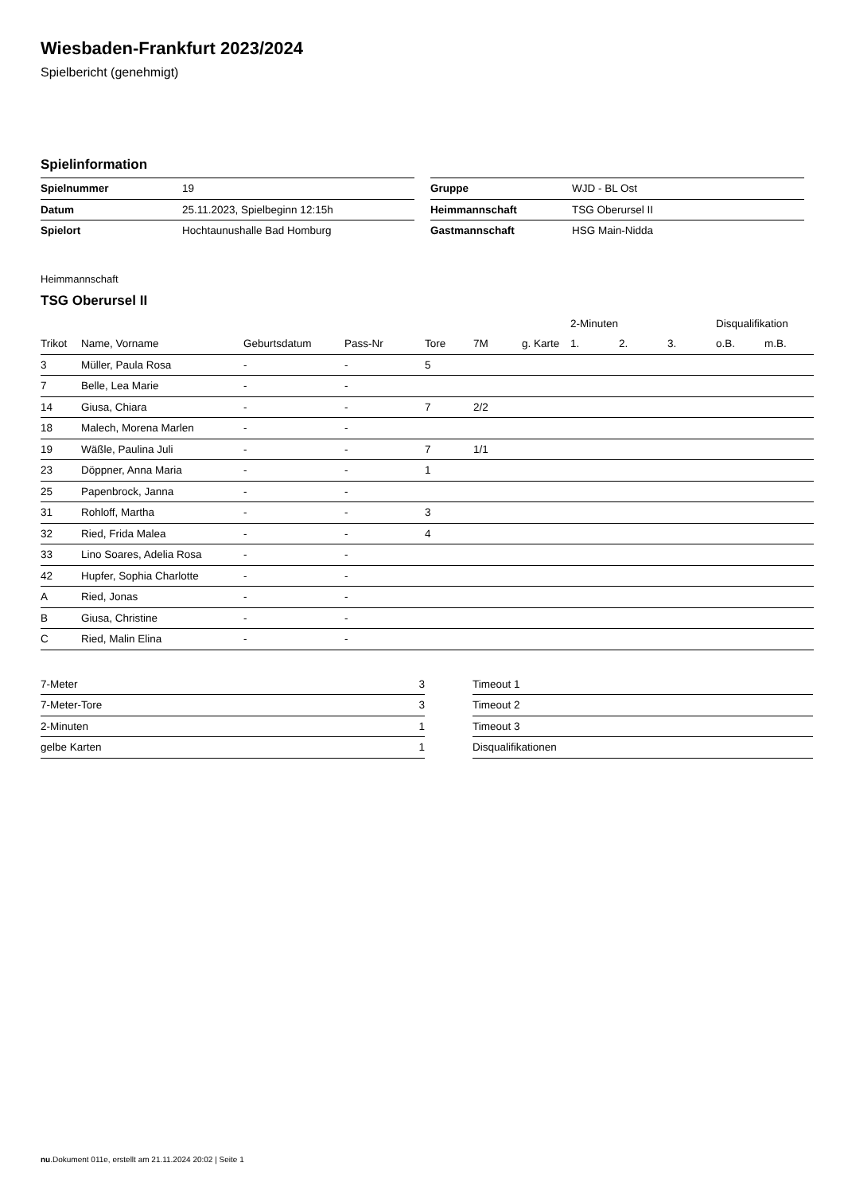Wiesbaden-Frankfurt 2023/2024
Spielbericht (genehmigt)
Spielinformation
| Spielnummer | 19 |
| Datum | 25.11.2023, Spielbeginn 12:15h |
| Spielort | Hochtaunushalle Bad Homburg |
| Gruppe | WJD - BL Ost |
| Heimmannschaft | TSG Oberursel II |
| Gastmannschaft | HSG Main-Nidda |
Heimmannschaft
TSG Oberursel II
| | | | | | | | 2-Minuten | | | Disqualifikation | |
| --- | --- | --- | --- | --- | --- | --- | --- | --- | --- | --- | --- |
| Trikot | Name, Vorname | Geburtsdatum | Pass-Nr | Tore | 7M | g. Karte | 1. | 2. | 3. | o.B. | m.B. |
| 3 | Müller, Paula Rosa | - | - | 5 | | | | | | | |
| 7 | Belle, Lea Marie | - | - | | | | | | | | |
| 14 | Giusa, Chiara | - | - | 7 | 2/2 | | | | | | |
| 18 | Malech, Morena Marlen | - | - | | | | | | | | |
| 19 | Wäßle, Paulina Juli | - | - | 7 | 1/1 | | | | | | |
| 23 | Döppner, Anna Maria | - | - | 1 | | | | | | | |
| 25 | Papenbrock, Janna | - | - | | | | | | | | |
| 31 | Rohloff, Martha | - | - | 3 | | | | | | | |
| 32 | Ried, Frida Malea | - | - | 4 | | | | | | | |
| 33 | Lino Soares, Adelia Rosa | - | - | | | | | | | | |
| 42 | Hupfer, Sophia Charlotte | - | - | | | | | | | | |
| A | Ried, Jonas | - | - | | | | | | | | |
| B | Giusa, Christine | - | - | | | | | | | | |
| C | Ried, Malin Elina | - | - | | | | | | | | |
| 7-Meter | 3 |
| 7-Meter-Tore | 3 |
| 2-Minuten | 1 |
| gelbe Karten | 1 |
| Timeout 1 |
| Timeout 2 |
| Timeout 3 |
| Disqualifikationen |
nu.Dokument 011e, erstellt am 21.11.2024 20:02 | Seite 1